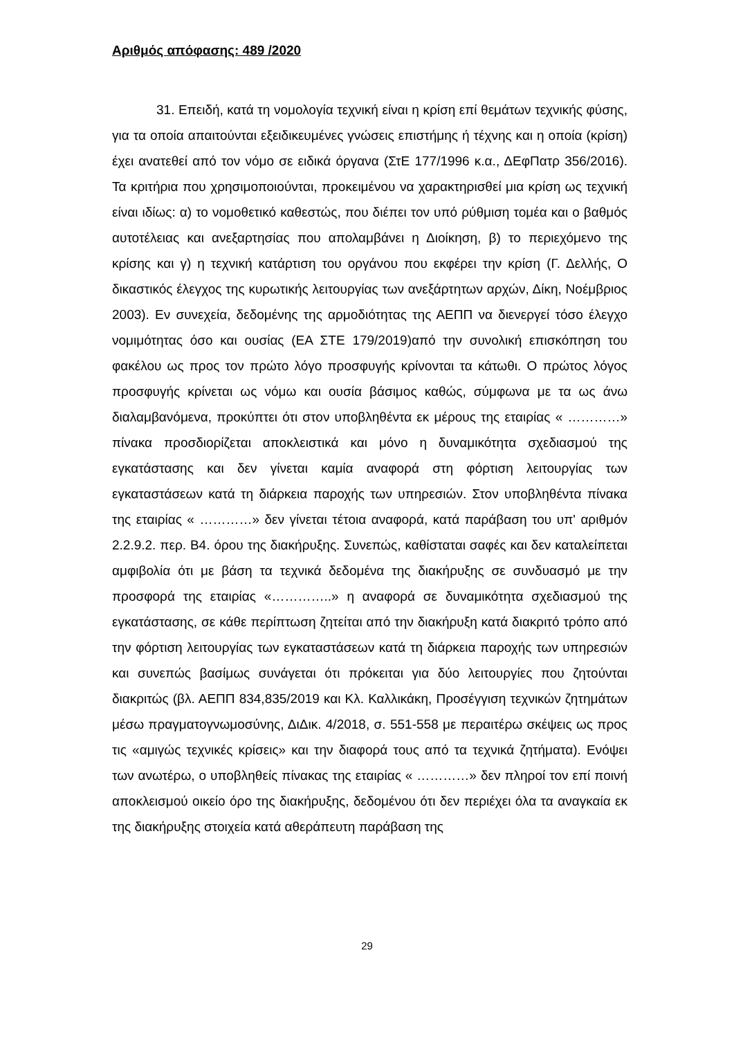Αριθμός απόφασης: 489 /2020
31. Επειδή, κατά τη νομολογία τεχνική είναι η κρίση επί θεμάτων τεχνικής φύσης, για τα οποία απαιτούνται εξειδικευμένες γνώσεις επιστήμης ή τέχνης και η οποία (κρίση) έχει ανατεθεί από τον νόμο σε ειδικά όργανα (ΣτΕ 177/1996 κ.α., ΔΕφΠατρ 356/2016). Τα κριτήρια που χρησιμοποιούνται, προκειμένου να χαρακτηρισθεί μια κρίση ως τεχνική είναι ιδίως: α) το νομοθετικό καθεστώς, που διέπει τον υπό ρύθμιση τομέα και ο βαθμός αυτοτέλειας και ανεξαρτησίας που απολαμβάνει η Διοίκηση, β) το περιεχόμενο της κρίσης και γ) η τεχνική κατάρτιση του οργάνου που εκφέρει την κρίση (Γ. Δελλής, Ο δικαστικός έλεγχος της κυρωτικής λειτουργίας των ανεξάρτητων αρχών, Δίκη, Νοέμβριος 2003). Εν συνεχεία, δεδομένης της αρμοδιότητας της ΑΕΠΠ να διενεργεί τόσο έλεγχο νομιμότητας όσο και ουσίας (ΕΑ ΣΤΕ 179/2019)από την συνολική επισκόπηση του φακέλου ως προς τον πρώτο λόγο προσφυγής κρίνονται τα κάτωθι. Ο πρώτος λόγος προσφυγής κρίνεται ως νόμω και ουσία βάσιμος καθώς, σύμφωνα με τα ως άνω διαλαμβανόμενα, προκύπτει ότι στον υποβληθέντα εκ μέρους της εταιρίας « …………» πίνακα προσδιορίζεται αποκλειστικά και μόνο η δυναμικότητα σχεδιασμού της εγκατάστασης και δεν γίνεται καμία αναφορά στη φόρτιση λειτουργίας των εγκαταστάσεων κατά τη διάρκεια παροχής των υπηρεσιών. Στον υποβληθέντα πίνακα της εταιρίας « …………» δεν γίνεται τέτοια αναφορά, κατά παράβαση του υπ' αριθμόν 2.2.9.2. περ. Β4. όρου της διακήρυξης. Συνεπώς, καθίσταται σαφές και δεν καταλείπεται αμφιβολία ότι με βάση τα τεχνικά δεδομένα της διακήρυξης σε συνδυασμό με την προσφορά της εταιρίας «…………..» η αναφορά σε δυναμικότητα σχεδιασμού της εγκατάστασης, σε κάθε περίπτωση ζητείται από την διακήρυξη κατά διακριτό τρόπο από την φόρτιση λειτουργίας των εγκαταστάσεων κατά τη διάρκεια παροχής των υπηρεσιών και συνεπώς βασίμως συνάγεται ότι πρόκειται για δύο λειτουργίες που ζητούνται διακριτώς (βλ. ΑΕΠΠ 834,835/2019 και Κλ. Καλλικάκη, Προσέγγιση τεχνικών ζητημάτων μέσω πραγματογνωμοσύνης, ΔιΔικ. 4/2018, σ. 551-558 με περαιτέρω σκέψεις ως προς τις «αμιγώς τεχνικές κρίσεις» και την διαφορά τους από τα τεχνικά ζητήματα). Ενόψει των ανωτέρω, ο υποβληθείς πίνακας της εταιρίας « …………» δεν πληροί τον επί ποινή αποκλεισμού οικείο όρο της διακήρυξης, δεδομένου ότι δεν περιέχει όλα τα αναγκαία εκ της διακήρυξης στοιχεία κατά αθεράπευτη παράβαση της
29